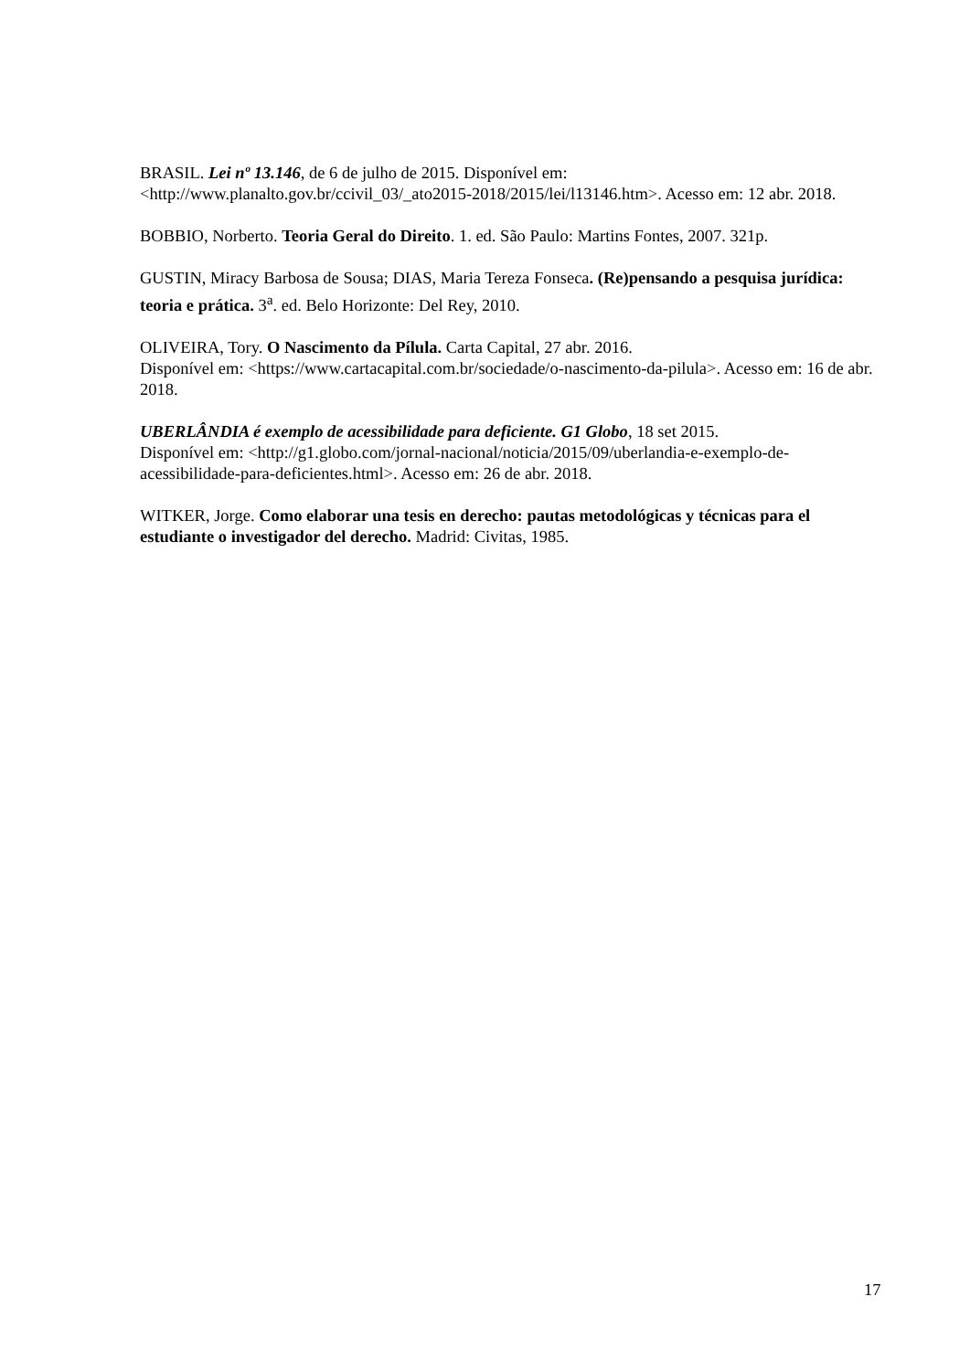BRASIL. Lei nº 13.146, de 6 de julho de 2015. Disponível em: <http://www.planalto.gov.br/ccivil_03/_ato2015-2018/2015/lei/l13146.htm>. Acesso em: 12 abr. 2018.
BOBBIO, Norberto. Teoria Geral do Direito. 1. ed. São Paulo: Martins Fontes, 2007. 321p.
GUSTIN, Miracy Barbosa de Sousa; DIAS, Maria Tereza Fonseca. (Re)pensando a pesquisa jurídica: teoria e prática. 3<sup>a</sup>. ed. Belo Horizonte: Del Rey, 2010.
OLIVEIRA, Tory. O Nascimento da Pílula. Carta Capital, 27 abr. 2016.
Disponível em: <https://www.cartacapital.com.br/sociedade/o-nascimento-da-pilula>. Acesso em: 16 de abr. 2018.
UBERLÂNDIA é exemplo de acessibilidade para deficiente. G1 Globo, 18 set 2015.
Disponível em: <http://g1.globo.com/jornal-nacional/noticia/2015/09/uberlandia-e-exemplo-de-acessibilidade-para-deficientes.html>. Acesso em: 26 de abr. 2018.
WITKER, Jorge. Como elaborar una tesis en derecho: pautas metodológicas y técnicas para el estudiante o investigador del derecho. Madrid: Civitas, 1985.
17